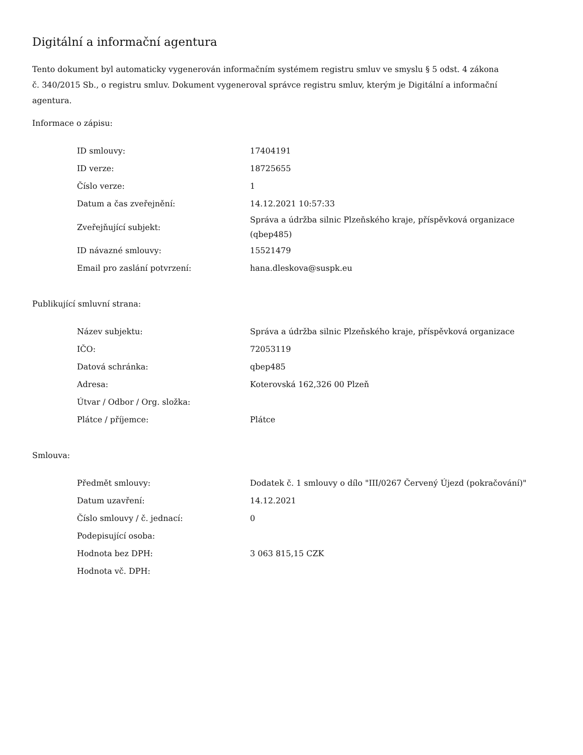Digitální a informační agentura
Tento dokument byl automaticky vygenerován informačním systémem registru smluv ve smyslu § 5 odst. 4 zákona
č. 340/2015 Sb., o registru smluv. Dokument vygeneroval správce registru smluv, kterým je Digitální a informační agentura.
Informace o zápisu:
| ID smlouvy: | 17404191 |
| ID verze: | 18725655 |
| Číslo verze: | 1 |
| Datum a čas zveřejnění: | 14.12.2021 10:57:33 |
| Zveřejňující subjekt: | Správa a údržba silnic Plzeňského kraje, příspěvková organizace (qbep485) |
| ID návazné smlouvy: | 15521479 |
| Email pro zaslání potvrzení: | hana.dleskova@suspk.eu |
Publikující smluvní strana:
| Název subjektu: | Správa a údržba silnic Plzeňského kraje, příspěvková organizace |
| IČO: | 72053119 |
| Datová schránka: | qbep485 |
| Adresa: | Koterovská 162,326 00 Plzeň |
| Útvar / Odbor / Org. složka: | |
| Plátce / příjemce: | Plátce |
Smlouva:
| Předmět smlouvy: | Dodatek č. 1 smlouvy o dílo "III/0267 Červený Újezd (pokračování)" |
| Datum uzavření: | 14.12.2021 |
| Číslo smlouvy / č. jednací: | 0 |
| Podepisující osoba: | |
| Hodnota bez DPH: | 3 063 815,15 CZK |
| Hodnota vč. DPH: | |